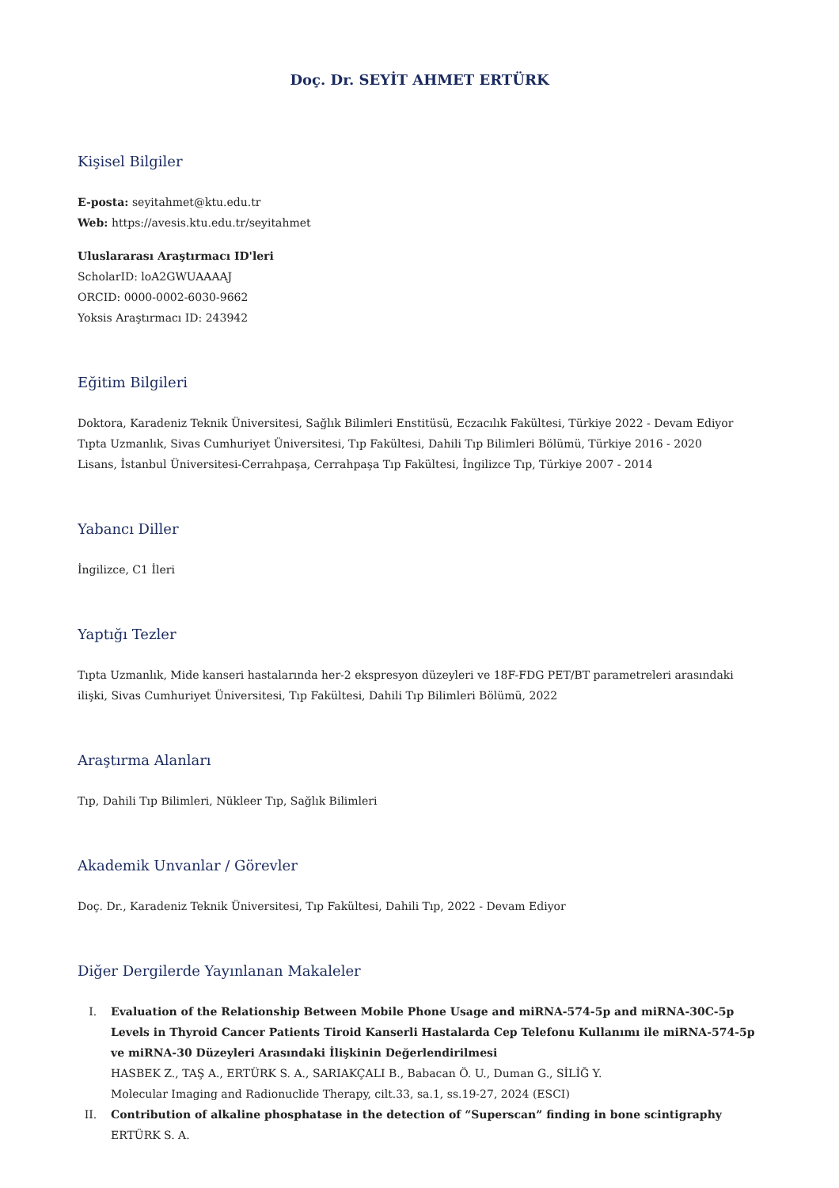Doç. Dr. SEYİT AHMET ERTÜRK
Kişisel Bilgiler
E-posta: seyitahmet@ktu.edu.tr
Web: https://avesis.ktu.edu.tr/seyitahmet
Uluslararası Araştırmacı ID'leri
ScholarID: loA2GWUAAAAJ
ORCID: 0000-0002-6030-9662
Yoksis Araştırmacı ID: 243942
Eğitim Bilgileri
Doktora, Karadeniz Teknik Üniversitesi, Sağlık Bilimleri Enstitüsü, Eczacılık Fakültesi, Türkiye 2022 - Devam Ediyor
Tıpta Uzmanlık, Sivas Cumhuriyet Üniversitesi, Tıp Fakültesi, Dahili Tıp Bilimleri Bölümü, Türkiye 2016 - 2020
Lisans, İstanbul Üniversitesi-Cerrahpaşa, Cerrahpaşa Tıp Fakültesi, İngilizce Tıp, Türkiye 2007 - 2014
Yabancı Diller
İngilizce, C1 İleri
Yaptığı Tezler
Tıpta Uzmanlık, Mide kanseri hastalarında her-2 ekspresyon düzeyleri ve 18F-FDG PET/BT parametreleri arasındaki ilişki, Sivas Cumhuriyet Üniversitesi, Tıp Fakültesi, Dahili Tıp Bilimleri Bölümü, 2022
Araştırma Alanları
Tıp, Dahili Tıp Bilimleri, Nükleer Tıp, Sağlık Bilimleri
Akademik Unvanlar / Görevler
Doç. Dr., Karadeniz Teknik Üniversitesi, Tıp Fakültesi, Dahili Tıp, 2022 - Devam Ediyor
Diğer Dergilerde Yayınlanan Makaleler
I. Evaluation of the Relationship Between Mobile Phone Usage and miRNA-574-5p and miRNA-30C-5p Levels in Thyroid Cancer Patients Tiroid Kanserli Hastalarda Cep Telefonu Kullanımı ile miRNA-574-5p ve miRNA-30 Düzeyleri Arasındaki İlişkinin Değerlendirilmesi
HASBEK Z., TAŞ A., ERTÜRK S. A., SARIAKÇALI B., Babacan Ö. U., Duman G., SİLİĞ Y.
Molecular Imaging and Radionuclide Therapy, cilt.33, sa.1, ss.19-27, 2024 (ESCI)
II. Contribution of alkaline phosphatase in the detection of “Superscan” finding in bone scintigraphy
ERTÜRK S. A.